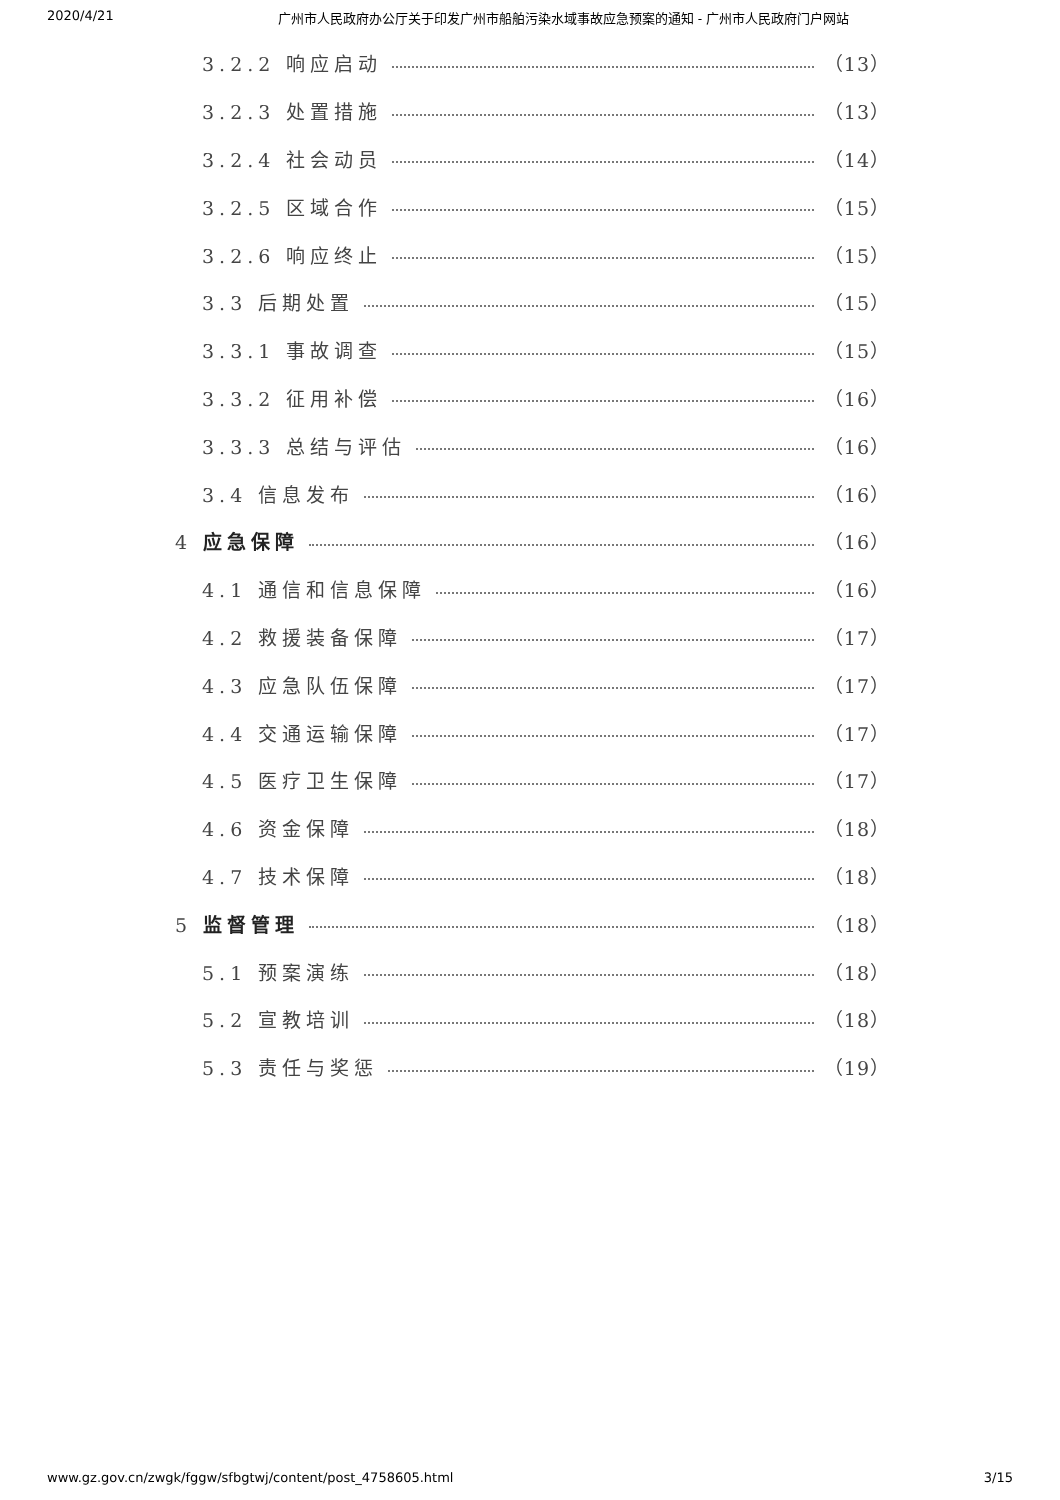2020/4/21 广州市人民政府办公厅关于印发广州市船舶污染水域事故应急预案的通知 - 广州市人民政府门户网站
3.2.2 响应启动 （13）
3.2.3 处置措施 （13）
3.2.4 社会动员 （14）
3.2.5 区域合作 （15）
3.2.6 响应终止 （15）
3.3 后期处置 （15）
3.3.1 事故调查 （15）
3.3.2 征用补偿 （16）
3.3.3 总结与评估 （16）
3.4 信息发布 （16）
4 应急保障 （16）
4.1 通信和信息保障 （16）
4.2 救援装备保障 （17）
4.3 应急队伍保障 （17）
4.4 交通运输保障 （17）
4.5 医疗卫生保障 （17）
4.6 资金保障 （18）
4.7 技术保障 （18）
5 监督管理 （18）
5.1 预案演练 （18）
5.2 宣教培训 （18）
5.3 责任与奖惩 （19）
www.gz.gov.cn/zwgk/fggw/sfbgtwj/content/post_4758605.html 3/15